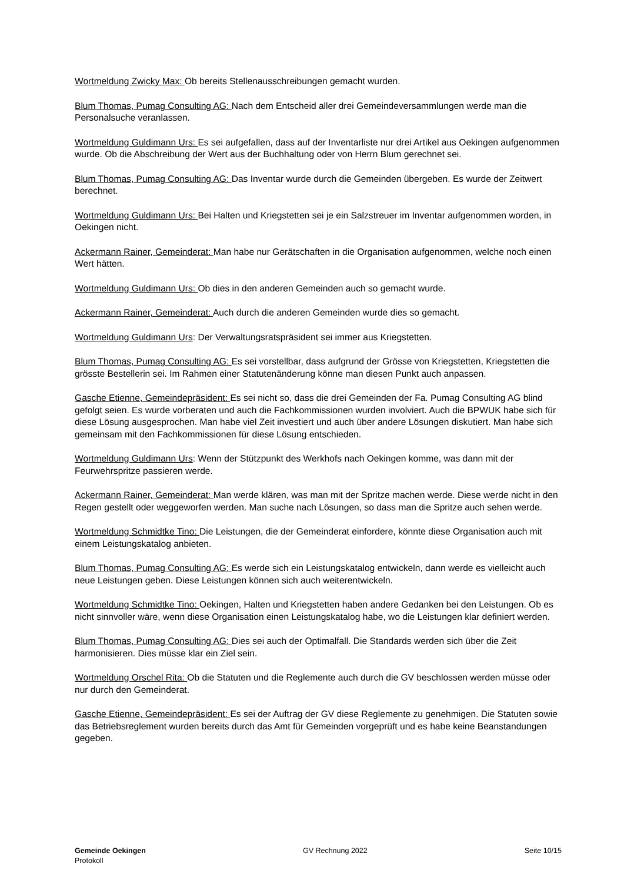Wortmeldung Zwicky Max: Ob bereits Stellenausschreibungen gemacht wurden.
Blum Thomas, Pumag Consulting AG: Nach dem Entscheid aller drei Gemeindeversammlungen werde man die Personalsuche veranlassen.
Wortmeldung Guldimann Urs: Es sei aufgefallen, dass auf der Inventarliste nur drei Artikel aus Oekingen aufgenommen wurde. Ob die Abschreibung der Wert aus der Buchhaltung oder von Herrn Blum gerech­net sei.
Blum Thomas, Pumag Consulting AG: Das Inventar wurde durch die Gemeinden übergeben. Es wurde der Zeitwert berechnet.
Wortmeldung Guldimann Urs: Bei Halten und Kriegstetten sei je ein Salzstreuer im Inventar aufgenom­men worden, in Oekingen nicht.
Ackermann Rainer, Gemeinderat: Man habe nur Gerätschaften in die Organisation aufgenommen, wel­che noch einen Wert hätten.
Wortmeldung Guldimann Urs: Ob dies in den anderen Gemeinden auch so gemacht wurde.
Ackermann Rainer, Gemeinderat: Auch durch die anderen Gemeinden wurde dies so gemacht.
Wortmeldung Guldimann Urs: Der Verwaltungsratspräsident sei immer aus Kriegstetten.
Blum Thomas, Pumag Consulting AG: Es sei vorstellbar, dass aufgrund der Grösse von Kriegstetten, Kriegstetten die grösste Bestellerin sei. Im Rahmen einer Statutenänderung könne man diesen Punkt auch anpassen.
Gasche Etienne, Gemeindepräsident: Es sei nicht so, dass die drei Gemeinden der Fa. Pumag Consul­ting AG blind gefolgt seien. Es wurde vorberaten und auch die Fachkommissionen wurden involviert. Auch die BPWUK habe sich für diese Lösung ausgesprochen. Man habe viel Zeit investiert und auch über andere Lösungen diskutiert. Man habe sich gemeinsam mit den Fachkommissionen für diese Lö­sung entschieden.
Wortmeldung Guldimann Urs: Wenn der Stützpunkt des Werkhofs nach Oekingen komme, was dann mit der Feurwehrspritze passieren werde.
Ackermann Rainer, Gemeinderat: Man werde klären, was man mit der Spritze machen werde. Diese werde nicht in den Regen gestellt oder weggeworfen werden. Man suche nach Lösungen, so dass man die Spritze auch sehen werde.
Wortmeldung Schmidtke Tino: Die Leistungen, die der Gemeinderat einfordere, könnte diese Organisa­tion auch mit einem Leistungskatalog anbieten.
Blum Thomas, Pumag Consulting AG: Es werde sich ein Leistungskatalog entwickeln, dann werde es vielleicht auch neue Leistungen geben. Diese Leistungen können sich auch weiterentwickeln.
Wortmeldung Schmidtke Tino: Oekingen, Halten und Kriegstetten haben andere Gedanken bei den Leis­tungen. Ob es nicht sinnvoller wäre, wenn diese Organisation einen Leistungskatalog habe, wo die Leis­tungen klar definiert werden.
Blum Thomas, Pumag Consulting AG: Dies sei auch der Optimalfall. Die Standards werden sich über die Zeit harmonisieren. Dies müsse klar ein Ziel sein.
Wortmeldung Orschel Rita: Ob die Statuten und die Reglemente auch durch die GV beschlossen werden müsse oder nur durch den Gemeinderat.
Gasche Etienne, Gemeindepräsident: Es sei der Auftrag der GV diese Reglemente zu genehmigen. Die Statuten sowie das Betriebsreglement wurden bereits durch das Amt für Gemeinden vorgeprüft und es habe keine Beanstandungen gegeben.
Gemeinde Oekingen
Protokoll
GV Rechnung 2022 Seite 10/15